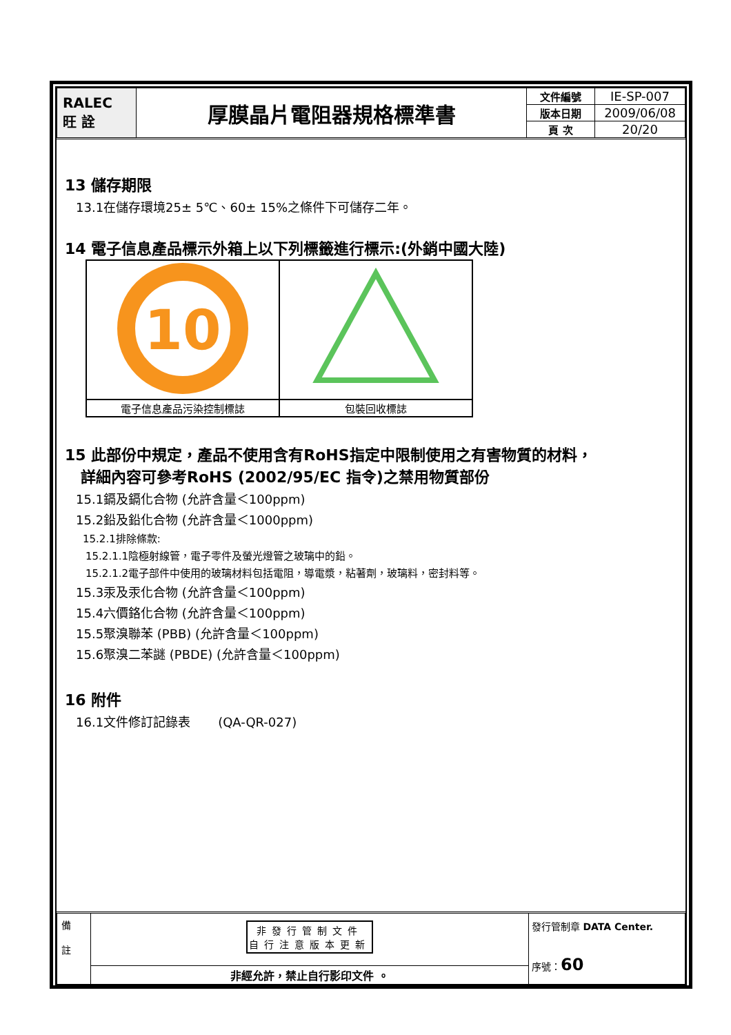| RALEC 旺 詮 | 厚膜晶片電阻器規格標準書 | 文件編號 | IE-SP-007 |
| | | 版本日期 | 2009/06/08 |
| | | 頁 次 | 20/20 |
13 儲存期限
13.1在儲存環境25± 5℃、60± 15%之條件下可儲存二年。
14 電子信息產品標示外箱上以下列標籤進行標示:(外銷中國大陸)
| 10 | |
| 電子信息產品污染控制標誌 | 包裝回收標誌 |
15 此部份中規定，產品不使用含有RoHS指定中限制使用之有害物質的材料，
詳細內容可參考RoHS (2002/95/EC 指令)之禁用物質部份
15.1鎘及鎘化合物 (允許含量＜100ppm)
15.2鉛及鉛化合物 (允許含量＜1000ppm)
15.2.1排除條款:
15.2.1.1陰極射線管，電子零件及螢光燈管之玻璃中的鉛。
15.2.1.2電子部件中使用的玻璃材料包括電阻，導電漿，粘著劑，玻璃料，密封料等。
15.3汞及汞化合物 (允許含量＜100ppm)
15.4六價鉻化合物 (允許含量＜100ppm)
15.5聚溴聯苯 (PBB) (允許含量＜100ppm)
15.6聚溴二苯謎 (PBDE) (允許含量＜100ppm)
16 附件
16.1文件修訂記錄表 (QA-QR-027)
| 備 註 | 非發行管制文件 自行注意版本更新 | 發行管制章 DATA Center. 序號： 60 |
| | 非經允許，禁止自行影印文件 。 | |